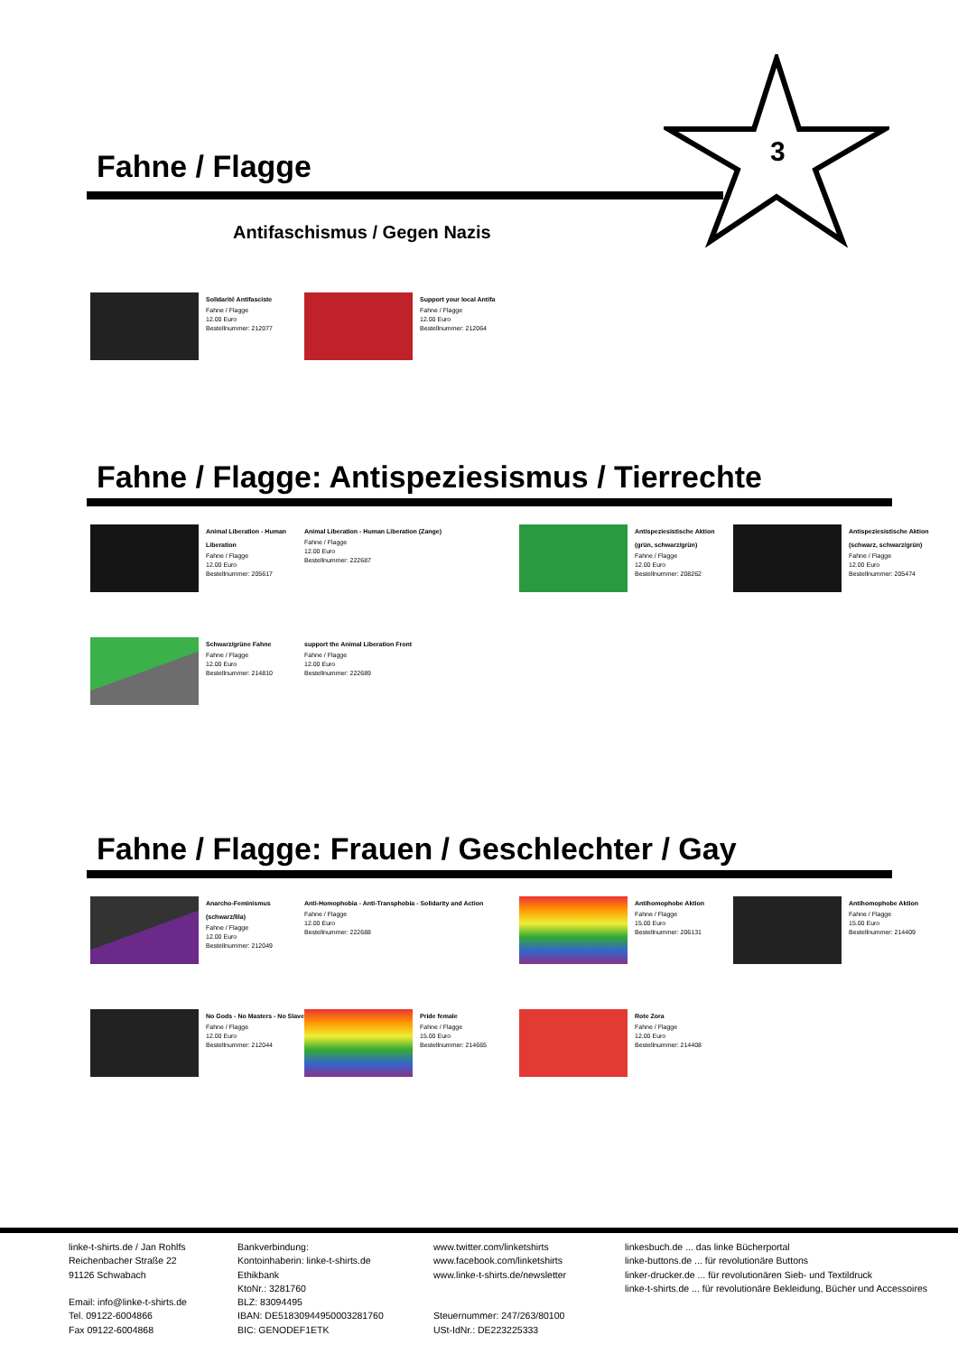3
Fahne / Flagge
Antifaschismus / Gegen Nazis
Solidarité Antifasciste
Fahne / Flagge
12.00 Euro
Bestellnummer: 212077
Support your local Antifa
Fahne / Flagge
12.00 Euro
Bestellnummer: 212064
Fahne / Flagge: Antispeziesismus / Tierrechte
Animal Liberation - Human Liberation
Fahne / Flagge
12.00 Euro
Bestellnummer: 205617
Animal Liberation - Human Liberation (Zange)
Fahne / Flagge
12.00 Euro
Bestellnummer: 222687
Antispeziesistische Aktion (grün, schwarz/grün)
Fahne / Flagge
12.00 Euro
Bestellnummer: 208262
Antispeziesistische Aktion (schwarz, schwarz/grün)
Fahne / Flagge
12.00 Euro
Bestellnummer: 205474
Schwarz/grüne Fahne
Fahne / Flagge
12.00 Euro
Bestellnummer: 214810
support the Animal Liberation Front
Fahne / Flagge
12.00 Euro
Bestellnummer: 222689
Fahne / Flagge: Frauen / Geschlechter / Gay
Anarcho-Feminismus (schwarz/lila)
Fahne / Flagge
12.00 Euro
Bestellnummer: 212049
Anti-Homophobia - Anti-Transphobia - Solidarity and Action
Fahne / Flagge
12.00 Euro
Bestellnummer: 222688
Antihomophobe Aktion
Fahne / Flagge
15.00 Euro
Bestellnummer: 206131
Antihomophobe Aktion
Fahne / Flagge
15.00 Euro
Bestellnummer: 214409
No Gods - No Masters - No Slave
Fahne / Flagge
12.00 Euro
Bestellnummer: 212044
Pride female
Fahne / Flagge
15.00 Euro
Bestellnummer: 214665
Rote Zora
Fahne / Flagge
12.00 Euro
Bestellnummer: 214408
linke-t-shirts.de / Jan Rohlfs
Reichenbacher Straße 22
91126 Schwabach
Email: info@linke-t-shirts.de
Tel. 09122-6004866
Fax 09122-6004868
Bankverbindung:
Kontoinhaberin: linke-t-shirts.de
Ethikbank
KtoNr.: 3281760
BLZ: 83094495
IBAN: DE51830944950003281760
BIC: GENODEF1ETK
www.twitter.com/linketshirts
www.facebook.com/linketshirts
www.linke-t-shirts.de/newsletter
Steuernummer: 247/263/80100
USt-IdNr.: DE223225333
linkesbuch.de ... das linke Bücherportal
linke-buttons.de ... für revolutionäre Buttons
linker-drucker.de ... für revolutionären Sieb- und Textildruck
linke-t-shirts.de ... für revolutionäre Bekleidung, Bücher und Accessoires